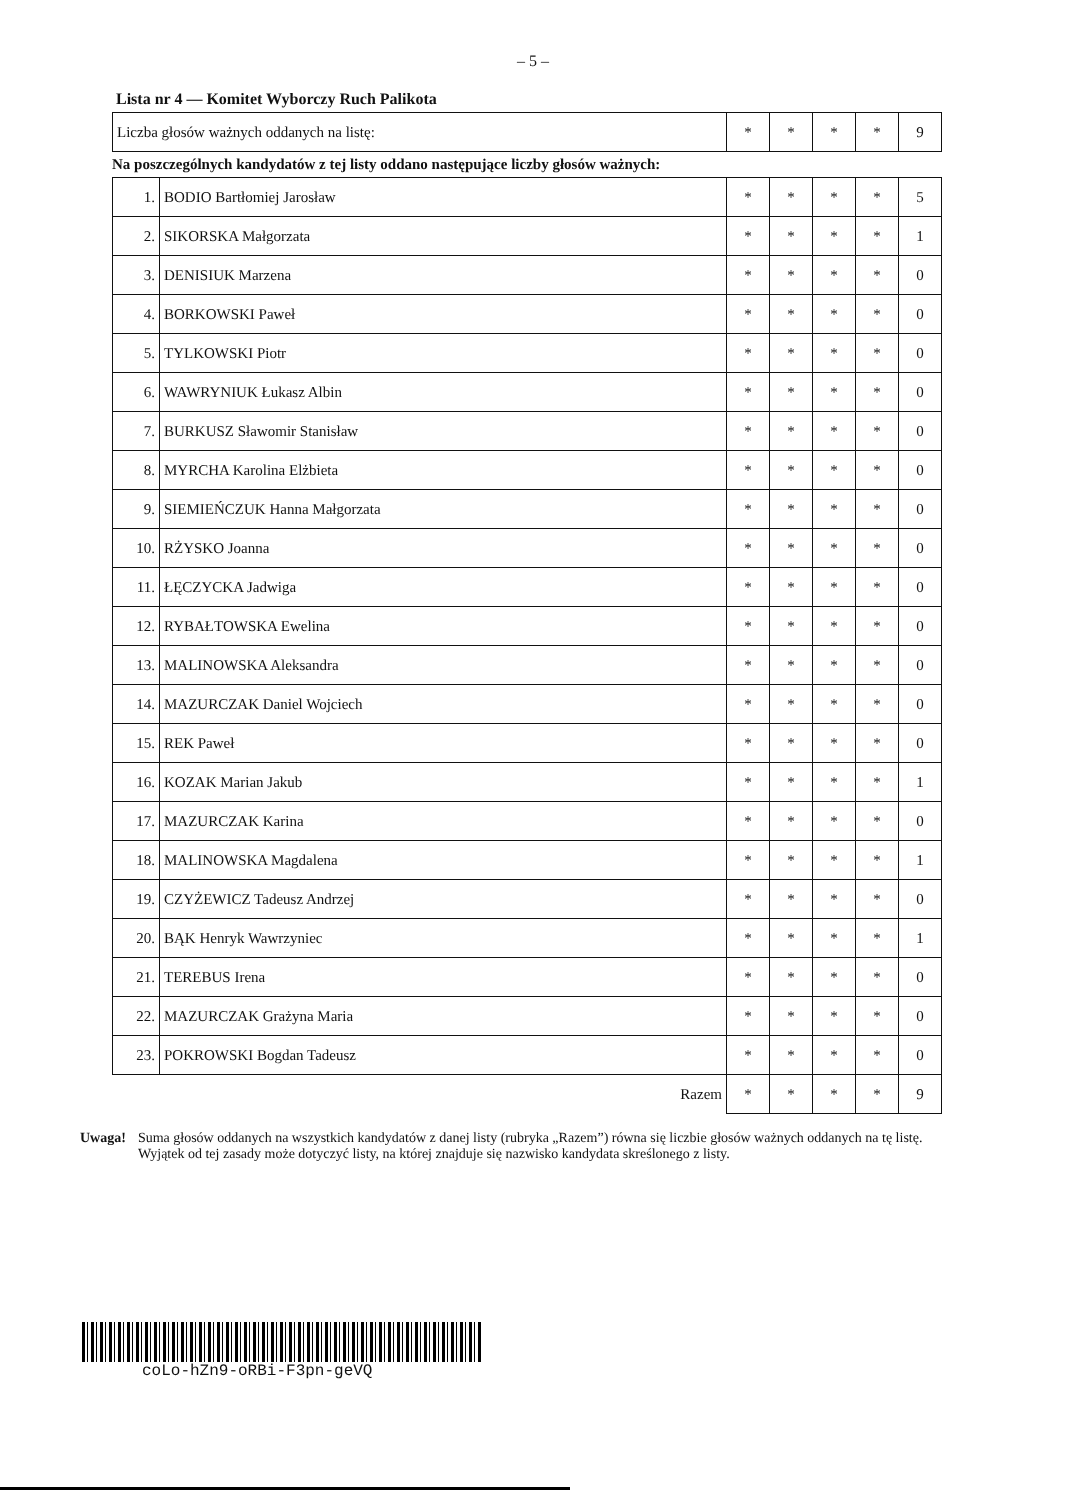– 5 –
Lista nr 4 — Komitet Wyborczy Ruch Palikota
| Liczba głosów ważnych oddanych na listę: | * | * | * | * | 9 |
Na poszczególnych kandydatów z tej listy oddano następujące liczby głosów ważnych:
| 1. | BODIO Bartłomiej Jarosław | * | * | * | * | 5 |
| 2. | SIKORSKA Małgorzata | * | * | * | * | 1 |
| 3. | DENISIUK Marzena | * | * | * | * | 0 |
| 4. | BORKOWSKI Paweł | * | * | * | * | 0 |
| 5. | TYLKOWSKI Piotr | * | * | * | * | 0 |
| 6. | WAWRYNIUK Łukasz Albin | * | * | * | * | 0 |
| 7. | BURKUSZ Sławomir Stanisław | * | * | * | * | 0 |
| 8. | MYRCHA Karolina Elżbieta | * | * | * | * | 0 |
| 9. | SIEMIEŃCZUK Hanna Małgorzata | * | * | * | * | 0 |
| 10. | RŻYSKO Joanna | * | * | * | * | 0 |
| 11. | ŁĘCZYCKA Jadwiga | * | * | * | * | 0 |
| 12. | RYBAŁTOWSKA Ewelina | * | * | * | * | 0 |
| 13. | MALINOWSKA Aleksandra | * | * | * | * | 0 |
| 14. | MAZURCZAK Daniel Wojciech | * | * | * | * | 0 |
| 15. | REK Paweł | * | * | * | * | 0 |
| 16. | KOZAK Marian Jakub | * | * | * | * | 1 |
| 17. | MAZURCZAK Karina | * | * | * | * | 0 |
| 18. | MALINOWSKA Magdalena | * | * | * | * | 1 |
| 19. | CZYŻEWICZ Tadeusz Andrzej | * | * | * | * | 0 |
| 20. | BĄK Henryk Wawrzyniec | * | * | * | * | 1 |
| 21. | TEREBUS Irena | * | * | * | * | 0 |
| 22. | MAZURCZAK Grażyna Maria | * | * | * | * | 0 |
| 23. | POKROWSKI Bogdan Tadeusz | * | * | * | * | 0 |
| Razem | | * | * | * | * | 9 |
Uwaga! Suma głosów oddanych na wszystkich kandydatów z danej listy (rubryka „Razem”) równa się liczbie głosów ważnych oddanych na tę listę. Wyjątek od tej zasady może dotyczyć listy, na której znajduje się nazwisko kandydata skreślonego z listy.
coLo-hZn9-oRBi-F3pn-geVQ